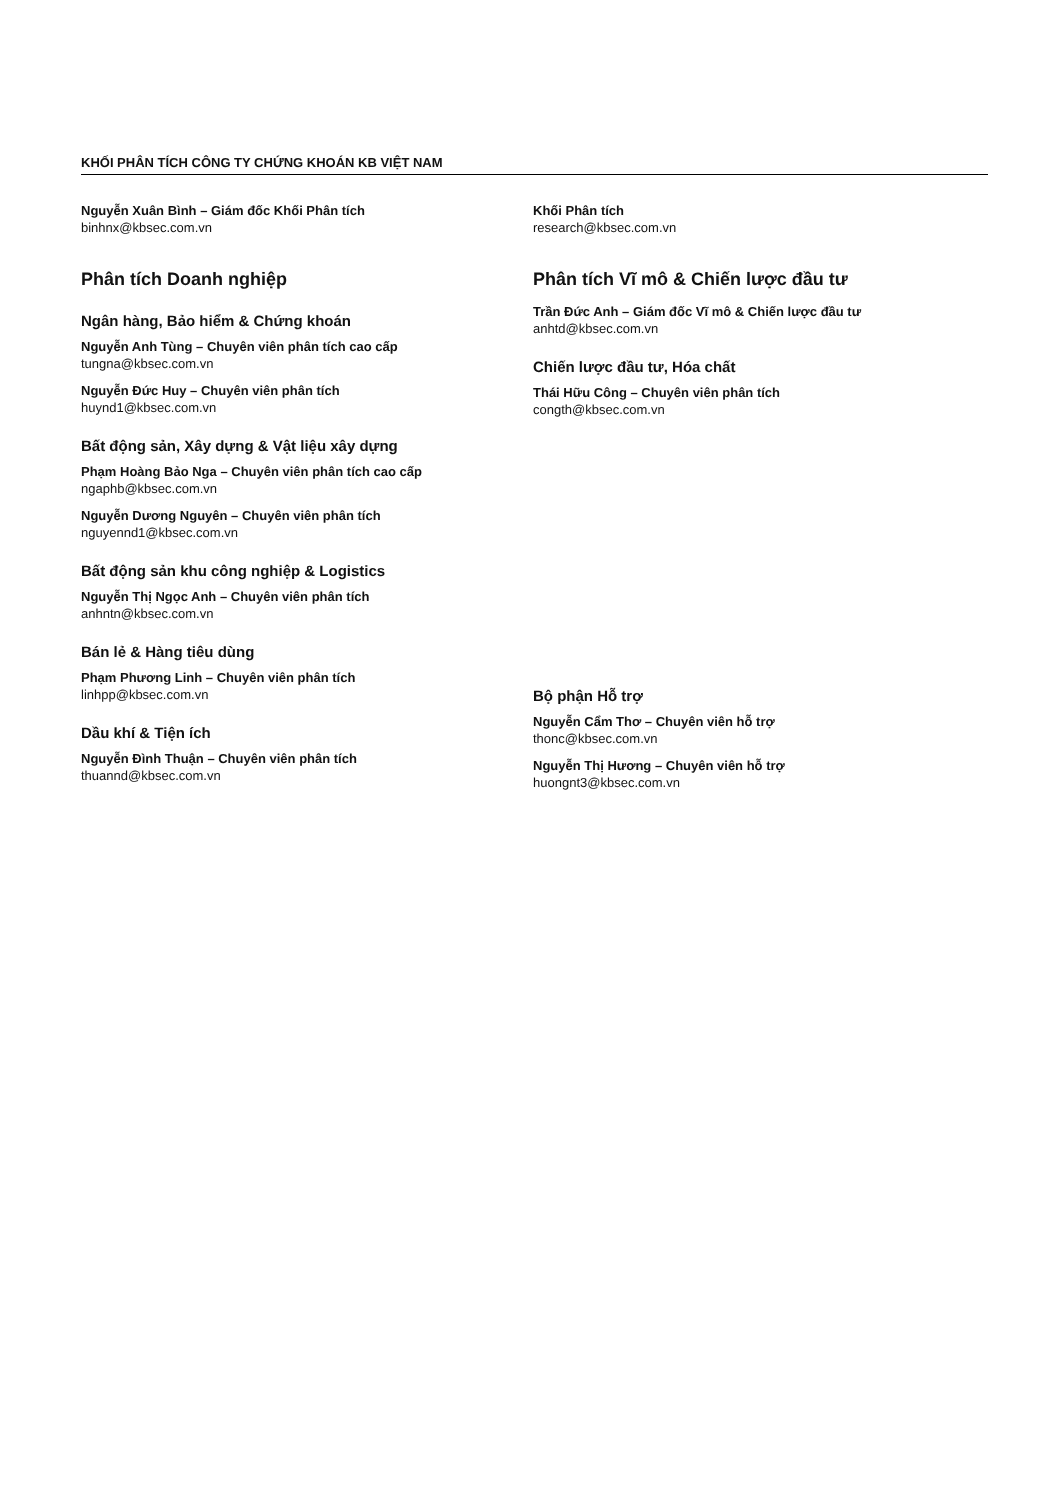KHỐI PHÂN TÍCH CÔNG TY CHỨNG KHOÁN KB VIỆT NAM
Nguyễn Xuân Bình – Giám đốc Khối Phân tích
binhnx@kbsec.com.vn
Phân tích Doanh nghiệp
Ngân hàng, Bảo hiểm & Chứng khoán
Nguyễn Anh Tùng – Chuyên viên phân tích cao cấp
tungna@kbsec.com.vn
Nguyễn Đức Huy – Chuyên viên phân tích
huynd1@kbsec.com.vn
Bất động sản, Xây dựng & Vật liệu xây dựng
Phạm Hoàng Bảo Nga – Chuyên viên phân tích cao cấp
ngaphb@kbsec.com.vn
Nguyễn Dương Nguyên – Chuyên viên phân tích
nguyennd1@kbsec.com.vn
Bất động sản khu công nghiệp & Logistics
Nguyễn Thị Ngọc Anh – Chuyên viên phân tích
anhntn@kbsec.com.vn
Bán lẻ & Hàng tiêu dùng
Phạm Phương Linh – Chuyên viên phân tích
linhpp@kbsec.com.vn
Dầu khí & Tiện ích
Nguyễn Đình Thuận – Chuyên viên phân tích
thuannd@kbsec.com.vn
Khối Phân tích
research@kbsec.com.vn
Phân tích Vĩ mô & Chiến lược đầu tư
Trần Đức Anh – Giám đốc Vĩ mô & Chiến lược đầu tư
anhtd@kbsec.com.vn
Chiến lược đầu tư, Hóa chất
Thái Hữu Công – Chuyên viên phân tích
congth@kbsec.com.vn
Bộ phận Hỗ trợ
Nguyễn Cẩm Thơ – Chuyên viên hỗ trợ
thonc@kbsec.com.vn
Nguyễn Thị Hương – Chuyên viên hỗ trợ
huongnt3@kbsec.com.vn